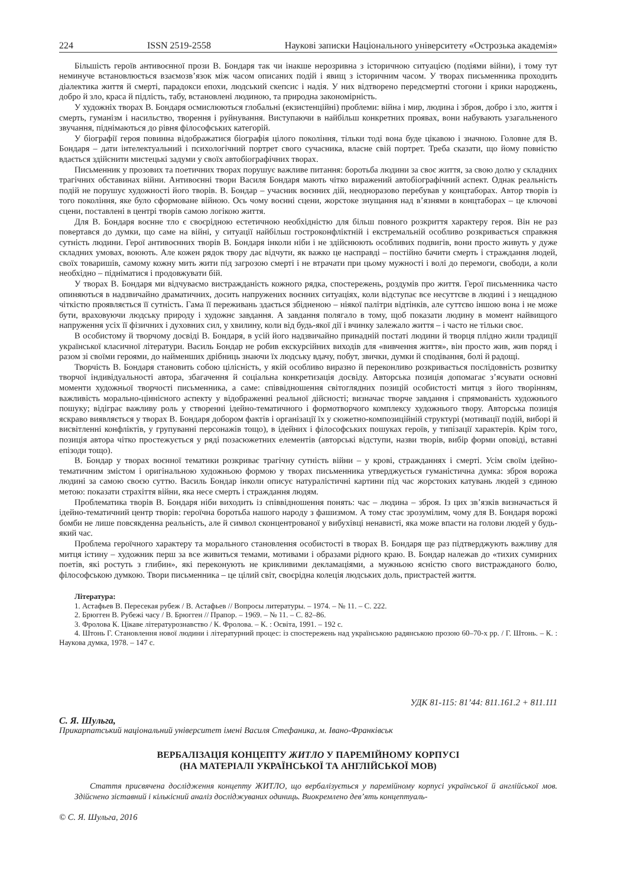224 ISSN 2519-2558 Наукові записки Національного університету «Острозька академія»
Більшість героїв антивоєнної прози В. Бондаря так чи інакше нерозривна з історичною ситуацією (подіями війни), і тому тут неминуче встановлюється взаємозв’язок між часом описаних подій і явищ з історичним часом. У творах письменника проходить діалектика життя й смерті, парадокси епохи, людський скепсис і надія. У них відтворено передсмертні стогони і крики народжень, добро й зло, краса й підлість, табу, встановлені людиною, та природна закономірність.
У художніх творах В. Бондаря осмислюються глобальні (екзистенційні) проблеми: війна і мир, людина і зброя, добро і зло, життя і смерть, гуманізм і насильство, творення і руйнування. Виступаючи в найбільш конкретних проявах, вони набувають узагальненого звучання, піднімаються до рівня філософських категорій.
У біографії героя повинна відображатися біографія цілого покоління, тільки тоді вона буде цікавою і значною. Головне для В. Бондаря – дати інтелектуальний і психологічний портрет свого сучасника, власне свій портрет. Треба сказати, що йому повністю вдається здійснити мистецькі задуми у своїх автобіографічних творах.
Письменник у прозових та поетичних творах порушує важливе питання: боротьба людини за своє життя, за свою долю у складних трагічних обставинах війни. Антивоєнні твори Василя Бондаря мають чітко виражений автобіографічний аспект. Однак реальність подій не порушує художності його творів. В. Бондар – учасник воєнних дій, неодноразово перебував у концтаборах. Автор творів із того покоління, яке було сформоване війною. Ось чому воєнні сцени, жорстоке знущання над в’язнями в концтаборах – це ключові сцени, поставлені в центрі творів самою логікою життя.
Для В. Бондаря воєнне тло є своєрідною естетичною необхідністю для більш повного розкриття характеру героя. Він не раз повертався до думки, що саме на війні, у ситуації найбільш гостроконфліктній і екстремальній особливо розкривається справжня сутність людини. Герої антивоєнних творів В. Бондаря інколи ніби і не здійснюють особливих подвигів, вони просто живуть у дуже складних умовах, воюють. Але кожен рядок твору дає відчути, як важко це насправді – постійно бачити смерть і страждання людей, своїх товаришів, самому кожну мить жити під загрозою смерті і не втрачати при цьому мужності і волі до перемоги, свободи, а коли необхідно – підніматися і продовжувати бій.
У творах В. Бондаря ми відчуваємо вистражданість кожного рядка, спостережень, роздумів про життя. Герої письменника часто опиняються в надзвичайно драматичних, досить напружених воєнних ситуаціях, коли відступає все несуттєве в людині і з нещадною чіткістю проявляється її сутність. Гама її переживань здається збідненою – ніякої палітри відтінків, але суттєво іншою вона і не може бути, враховуючи людську природу і художнє завдання. А завдання полягало в тому, щоб показати людину в момент найвищого напруження усіх її фізичних і духовних сил, у хвилину, коли від будь-якої дії і вчинку залежало життя – і часто не тільки своє.
В особистому й творчому досвіді В. Бондаря, в усій його надзвичайно принадній постаті людини й творця плідно жили традиції української класичної літератури. Василь Бондар не робив екскурсійних виходів для «вивчення життя», він просто жив, жив поряд і разом зі своїми героями, до найменших дрібниць знаючи їх людську вдачу, побут, звички, думки й сподівання, болі й радощі.
Творчість В. Бондаря становить собою цілісність, у якій особливо виразно й переконливо розкривається послідовність розвитку творчої індивідуальності автора, збагачення й соціальна конкретизація досвіду. Авторська позиція допомагає з’ясувати основні моменти художньої творчості письменника, а саме: співвідношення світоглядних позицій особистості митця з його творінням, важливість морально-ціннісного аспекту у відображенні реальної дійсності; визначає творче завдання і спрямованість художнього пошуку; відіграє важливу роль у створенні ідейно-тематичного і формотворчого комплексу художнього твору. Авторська позиція яскраво виявляється у творах В. Бондаря добором фактів і організації їх у сюжетно-композиційній структурі (мотивації подій, виборі й висвітленні конфліктів, у групуванні персонажів тощо), в ідейних і філософських пошуках героїв, у типізації характерів. Крім того, позиція автора чітко простежується у ряді позасюжетних елементів (авторські відступи, назви творів, вибір форми оповіді, вставні епізоди тощо).
В. Бондар у творах воєнної тематики розкриває трагічну сутність війни – у крові, стражданнях і смерті. Усім своїм ідейно-тематичним змістом і оригінальною художньою формою у творах письменника утверджується гуманістична думка: зброя ворожа людині за самою своєю суттю. Василь Бондар інколи описує натуралістичні картини під час жорстоких катувань людей з єдиною метою: показати страхіття війни, яка несе смерть і страждання людям.
Проблематика творів В. Бондаря ніби виходить із співвідношення понять: час – людина – зброя. Із цих зв’язків визначається й ідейно-тематичний центр творів: героїчна боротьба нашого народу з фашизмом. А тому стає зрозумілим, чому для В. Бондаря ворожі бомби не лише повсякденна реальність, але й символ сконцентрованої у вибухівці ненависті, яка може впасти на голови людей у будь-який час.
Проблема героїчного характеру та морального становлення особистості в творах В. Бондаря ще раз підтверджують важливу для митця істину – художник перш за все живиться темами, мотивами і образами рідного краю. В. Бондар належав до «тихих сумирних поетів, які ростуть з глибин», які переконують не крикливими декламаціями, а мужньою ясністю свого вистражданого болю, філософською думкою. Твори письменника – це цілий світ, своєрідна колеція людських доль, пристрастей життя.
Література:
1. Астафьев В. Пересекая рубеж / В. Астафьев // Вопросы литературы. – 1974. – № 11. – С. 222.
2. Брюгген В. Рубежі часу / В. Брюгген // Прапор. – 1969. – № 11. – С. 82–86.
3. Фролова К. Цікаве літературознавство / К. Фролова. – К. : Освіта, 1991. – 192 с.
4. Штонь Г. Становлення нової людини і літературний процес: із спостережень над українською радянською прозою 60–70-х рр. / Г. Штонь. – К. : Наукова думка, 1978. – 147 с.
УДК 81-115: 81’44: 811.161.2 + 811.111
С. Я. Шульга,
Прикарпатський національний університет імені Василя Стефаника, м. Івано-Франківськ
ВЕРБАЛІЗАЦІЯ КОНЦЕПТУ ЖИТЛО У ПАРЕМІЙНОМУ КОРПУСІ
(НА МАТЕРІАЛІ УКРАЇНСЬКОЇ ТА АНГЛІЙСЬКОЇ МОВ)
Стаття присвячена дослідження концепту ЖИТЛО, що вербалізується у паремійному корпусі української й англійської мов. Здійснено зіставний і кількісний аналіз досліджуваних одиниць. Виокремлено дев’ять концептуаль-
© С. Я. Шульга, 2016